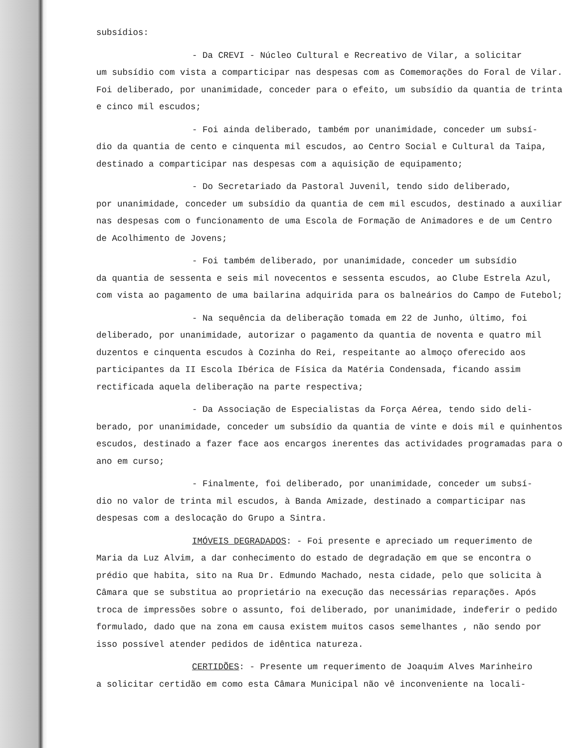subsídios:
- Da CREVI - Núcleo Cultural e Recreativo de Vilar, a solicitar
um subsídio com vista a comparticipar nas despesas com as Comemorações do Foral de Vilar. Foi deliberado, por unanimidade, conceder para o efeito, um subsídio da quantia de trinta e cinco mil escudos;
- Foi ainda deliberado, também por unanimidade, conceder um subsí-
dio da quantia de cento e cinquenta mil escudos, ao Centro Social e Cultural da Taipa, destinado a comparticipar nas despesas com a aquisição de equipamento;
- Do Secretariado da Pastoral Juvenil, tendo sido deliberado,
por unanimidade, conceder um subsídio da quantia de cem mil escudos, destinado a auxiliar nas despesas com o funcionamento de uma Escola de Formação de Animadores e de um Centro de Acolhimento de Jovens;
- Foi também deliberado, por unanimidade, conceder um subsídio
da quantia de sessenta e seis mil novecentos e sessenta escudos, ao Clube Estrela Azul, com vista ao pagamento de uma bailarina adquirida para os balneários do Campo de Futebol;
- Na sequência da deliberação tomada em 22 de Junho, último, foi
deliberado, por unanimidade, autorizar o pagamento da quantia de noventa e quatro mil duzentos e cinquenta escudos à Cozinha do Rei, respeitante ao almoço oferecido aos participantes da II Escola Ibérica de Física da Matéria Condensada, ficando assim rectificada aquela deliberação na parte respectiva;
- Da Associação de Especialistas da Força Aérea, tendo sido deli-
berado, por unanimidade, conceder um subsídio da quantia de vinte e dois mil e quinhentos escudos, destinado a fazer face aos encargos inerentes das actividades programadas para o ano em curso;
- Finalmente, foi deliberado, por unanimidade, conceder um subsí-
dio no valor de trinta mil escudos, à Banda Amizade, destinado a comparticipar nas despesas com a deslocação do Grupo a Sintra.
IMÓVEIS DEGRADADOS: - Foi presente e apreciado um requerimento de
Maria da Luz Alvim, a dar conhecimento do estado de degradação em que se encontra o prédio que habita, sito na Rua Dr. Edmundo Machado, nesta cidade, pelo que solicita à Câmara que se substitua ao proprietário na execução das necessárias reparações. Após troca de impressões sobre o assunto, foi deliberado, por unanimidade, indeferir o pedido formulado, dado que na zona em causa existem muitos casos semelhantes , não sendo por isso possível atender pedidos de idêntica natureza.
CERTIDÕES: - Presente um requerimento de Joaquim Alves Marinheiro
a solicitar certidão em como esta Câmara Municipal não vê inconveniente na locali-